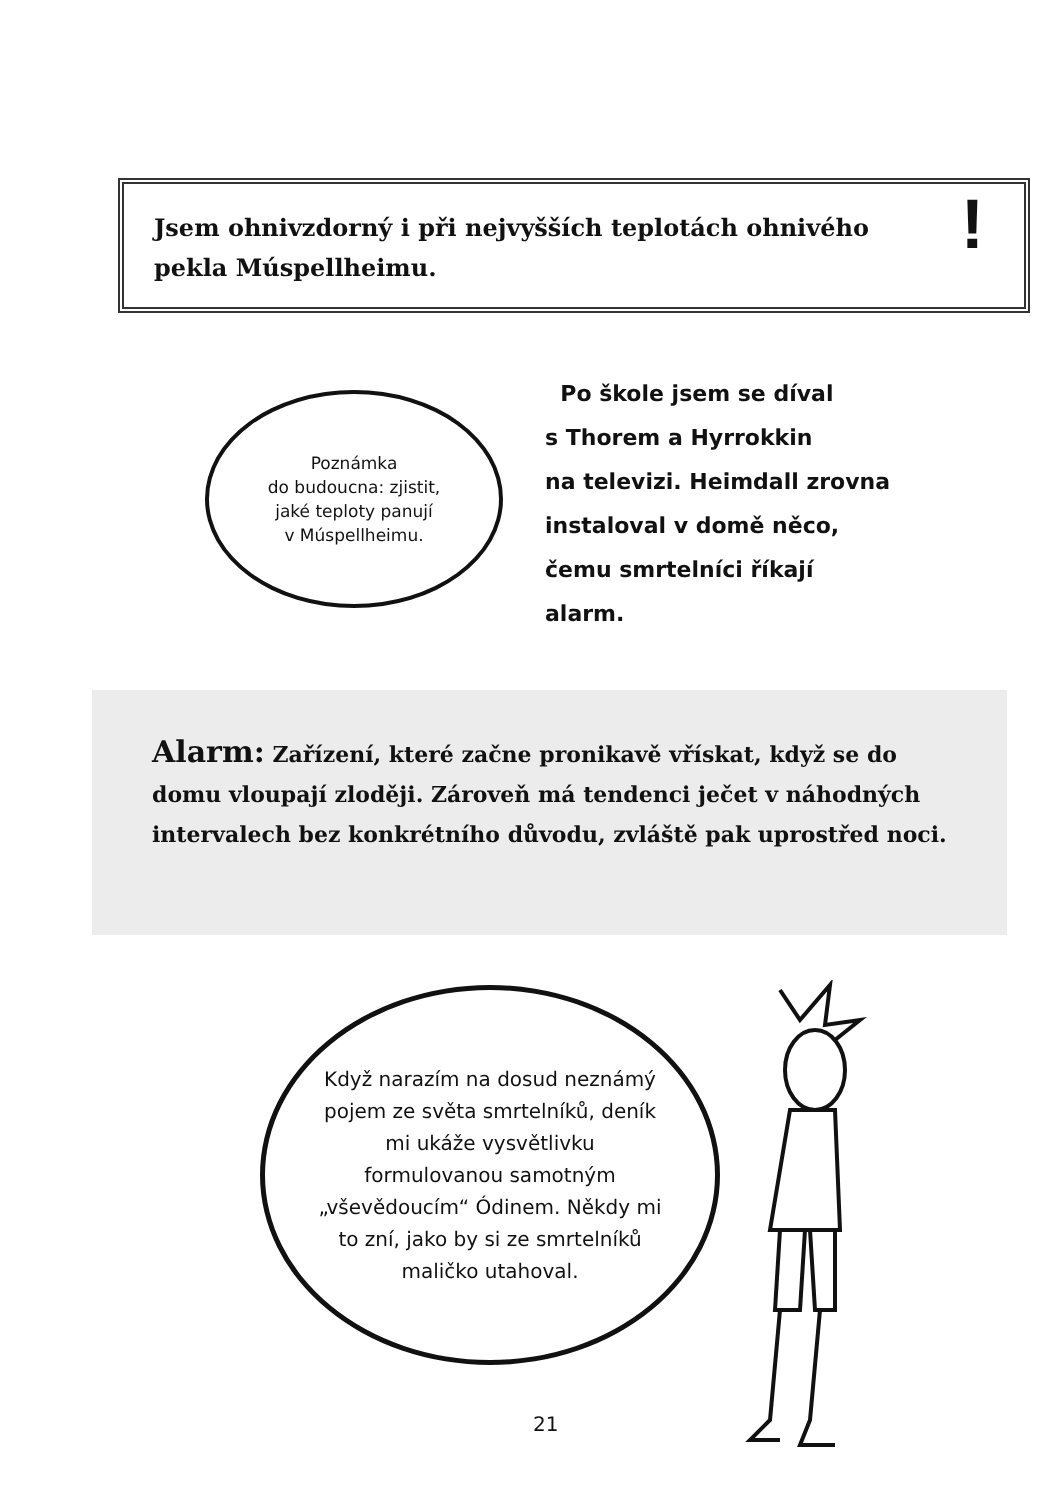Jsem ohnivzdorný i při nejvyšších teplotách ohnivého
pekla Múspellheimu.!
Poznámka
do budoucna: zjistit,
jaké teploty panují
v Múspellheimu.
Po škole jsem se díval
s Thorem a Hyrrokkin
na televizi. Heimdall zrovna
instaloval v domě něco,
čemu smrtelníci říkají
alarm.
Alarm: Zařízení, které začne pronikavě vřískat, když se do domu vloupají zloději. Zároveň má tendenci ječet v náhodných intervalech bez konkrétního důvodu, zvláště pak uprostřed noci.
Když narazím na dosud neznámý pojem ze světa smrtelníků, deník mi ukáže vysvětlivku formulovanou samotným „vševědoucím“ Ódinem. Někdy mi to zní, jako by si ze smrtelníků maličko utahoval.
21